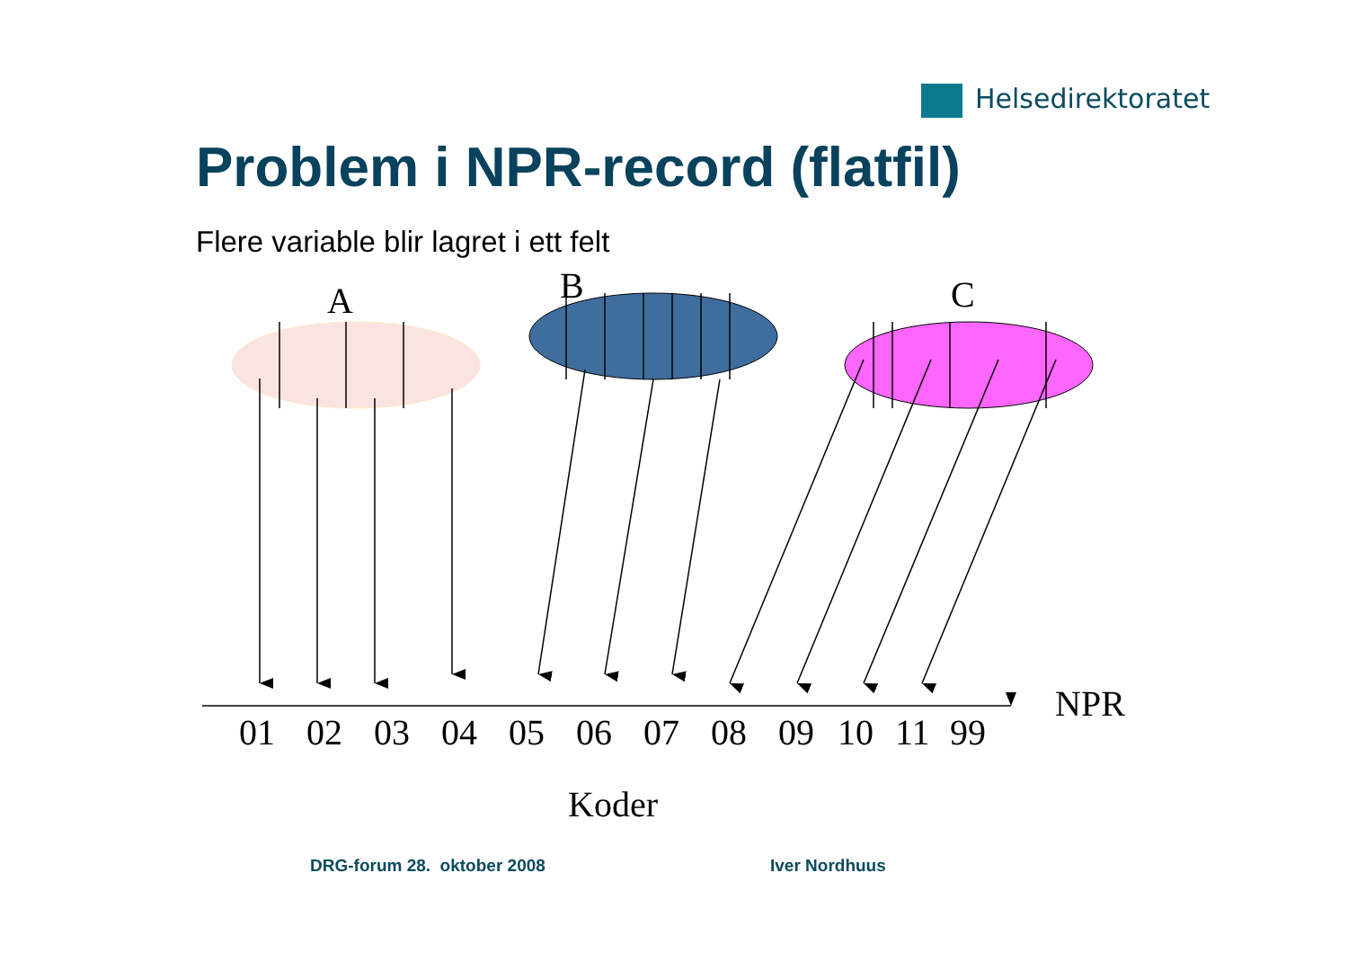Helsedirektoratet
Problem i NPR-record (flatfil)
Flere variable blir lagret i ett felt
A
B
C
NPR
01
02
03
04
05
06
07
08
09
10
11
99
Koder
DRG-forum 28. oktober 2008 Iver Nordhuus